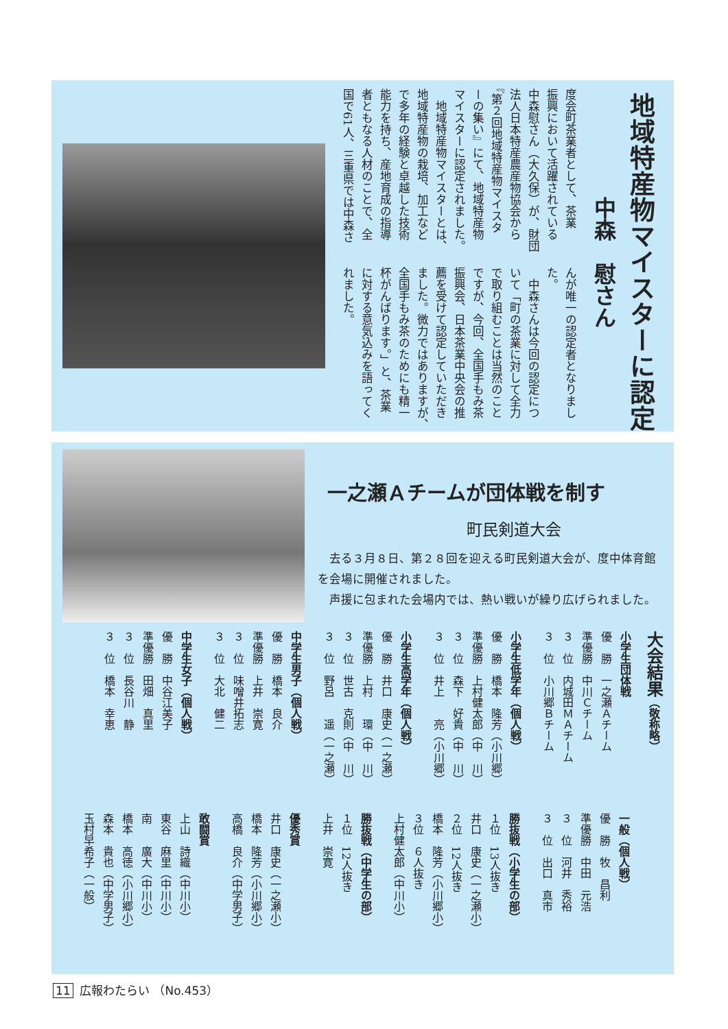地域特産物マイスターに認定
中森　慰さん
度会町茶業者として、茶業
振興において活躍されている
中森慰さん（大久保）が、財団
法人日本特産農産物協会から
『第２回地域特産物マイスタ
ーの集い』にて、地域特産物
マイスターに認定されました。
　地域特産物マイスターとは、
地域特産物の栽培、加工など
で多年の経験と卓越した技術
能力を持ち、産地育成の指導
者ともなる人材のことで、全
国で61人、三重県では中森さ
んが唯一の認定者となりまし
た。
　中森さんは今回の認定につ
いて「町の茶業に対して全力
で取り組むことは当然のこと
ですが、今回、全国手もみ茶
振興会、日本茶業中央会の推
薦を受けて認定していただき
ました。微力ではありますが、
全国手もみ茶のためにも精一
杯がんばります。」と、茶業
に対する意気込みを語ってく
れました。
一之瀬Ａチームが団体戦を制す
町民剣道大会
　去る３月８日、第２８回を迎える町民剣道大会が、度中体育館を会場に開催されました。
　声援に包まれた会場内では、熱い戦いが繰り広げられました。
大会結果（敬称略）
小学生団体戦
優　勝　一之瀬Ａチーム
準優勝　中川Ｃチーム
３　位　内城田ＭＡチーム
３　位　小川郷Ｂチーム
小学生低学年（個人戦）
優　勝　橋本　隆芳（小川郷）
準優勝　上村健太郎（中　川）
３　位　森下　好貴（中　川）
３　位　井上　　亮（小川郷）
小学生高学年（個人戦）
優　勝　井口　康史（一之瀬）
準優勝　上村　　環（中　川）
３　位　世古　克則（中　川）
３　位　野呂　　遥（一之瀬）
中学生男子（個人戦）
優　勝　橋本　良介
準優勝　上井　崇寛
３　位　味噌井拓志
３　位　大北　健二
中学生女子（個人戦）
優　勝　中谷江美子
準優勝　田畑　真里
３　位　長谷川　静
３　位　橋本　幸恵
一般（個人戦）
優　勝　牧　昌利
準優勝　中田　元浩
３　位　河井　秀裕
３　位　出口　真市
勝抜戦（小学生の部）
１位　13人抜き
井口　康史（一之瀬小）
２位　12人抜き
橋本　隆芳（小川郷小）
３位　６人抜き
上村健太郎（中川小）
勝抜戦（中学生の部）
１位　12人抜き
上井　崇寛
優秀賞
井口　康史（一之瀬小）
橋本　隆芳（小川郷小）
高橋　良介（中学男子）
敢闘賞
上山　詩織（中川小）
東谷　麻里（中川小）
南　　廣大（中川小）
橋本　高徳（小川郷小）
森本　貴也（中学男子）
玉村早希子（一般）
11 広報わたらい （No.453）